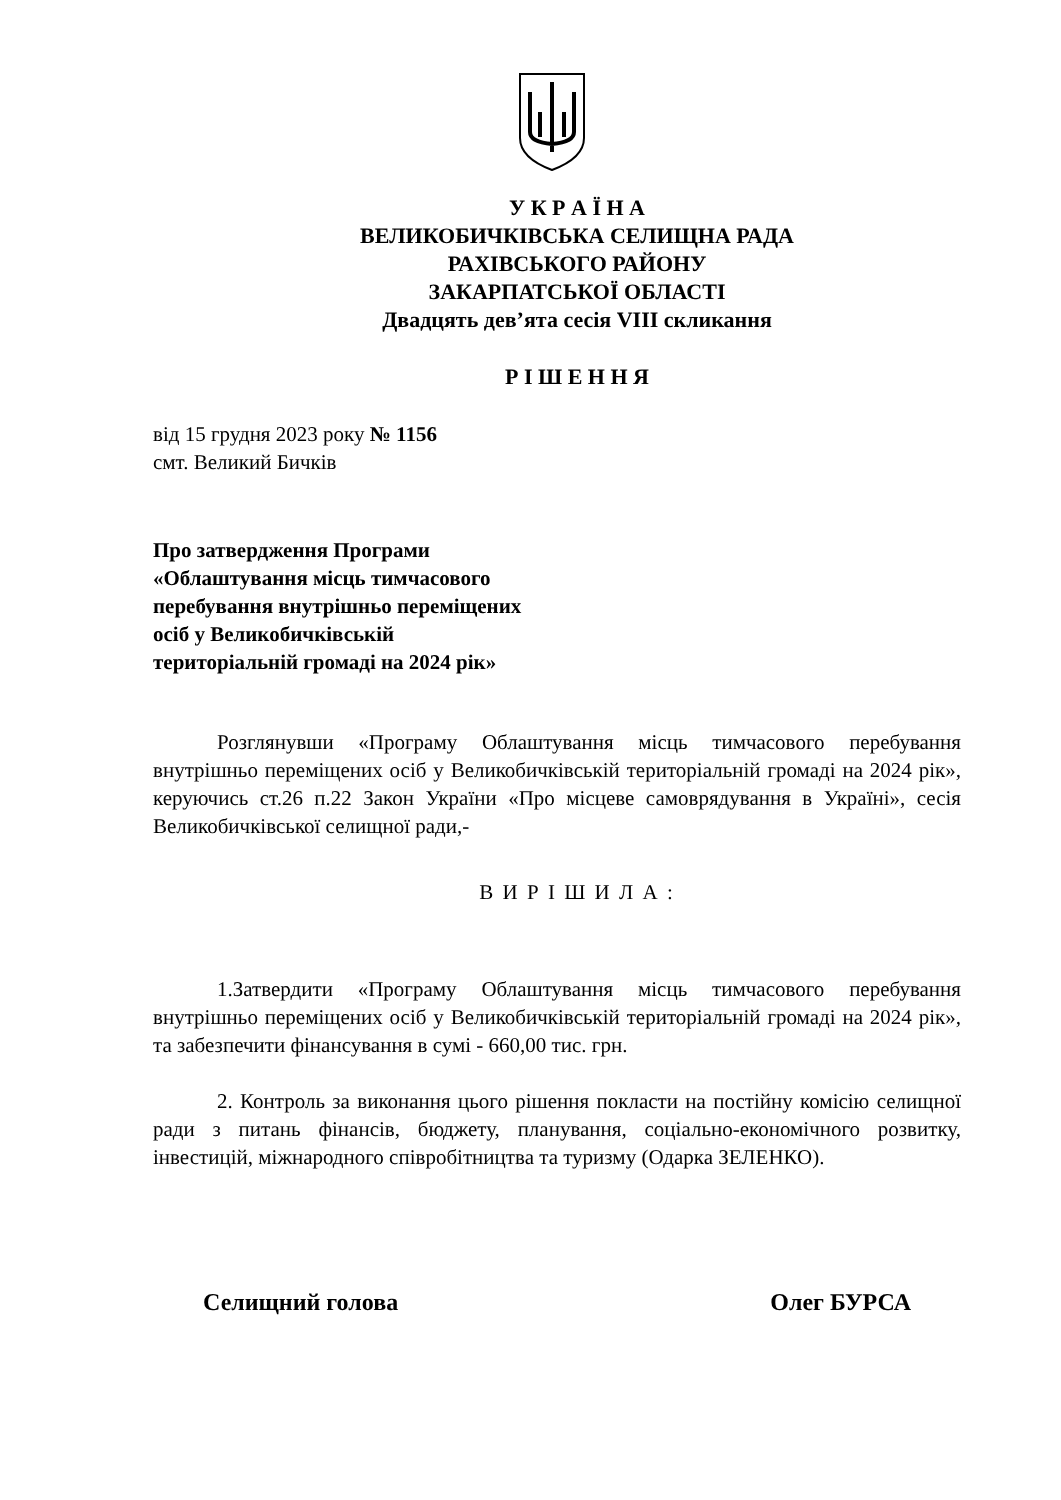У К Р А Ї Н А
ВЕЛИКОБИЧКІВСЬКА СЕЛИЩНА РАДА
РАХІВСЬКОГО РАЙОНУ
ЗАКАРПАТСЬКОЇ ОБЛАСТІ
Двадцять дев’ята сесія VIII скликання
Р І Ш Е Н Н Я
від 15 грудня 2023 року № 1156
смт. Великий Бичків
Про затвердження Програми
«Облаштування місць тимчасового
перебування внутрішньо переміщених
осіб у Великобичківській
територіальній громаді на 2024 рік»
Розглянувши «Програму Облаштування місць тимчасового перебування внутрішньо переміщених осіб у Великобичківській територіальній громаді на 2024 рік», керуючись ст.26 п.22 Закон України «Про місцеве самоврядування в Україні», сесія Великобичківської селищної ради,-
В И Р І Ш И Л А :
1.Затвердити «Програму Облаштування місць тимчасового перебування внутрішньо переміщених осіб у Великобичківській територіальній громаді на 2024 рік», та забезпечити фінансування в сумі - 660,00 тис. грн.
2. Контроль за виконання цього рішення покласти на постійну комісію селищної ради з питань фінансів, бюджету, планування, соціально-економічного розвитку, інвестицій, міжнародного співробітництва та туризму (Одарка ЗЕЛЕНКО).
Селищний голова Олег БУРСА